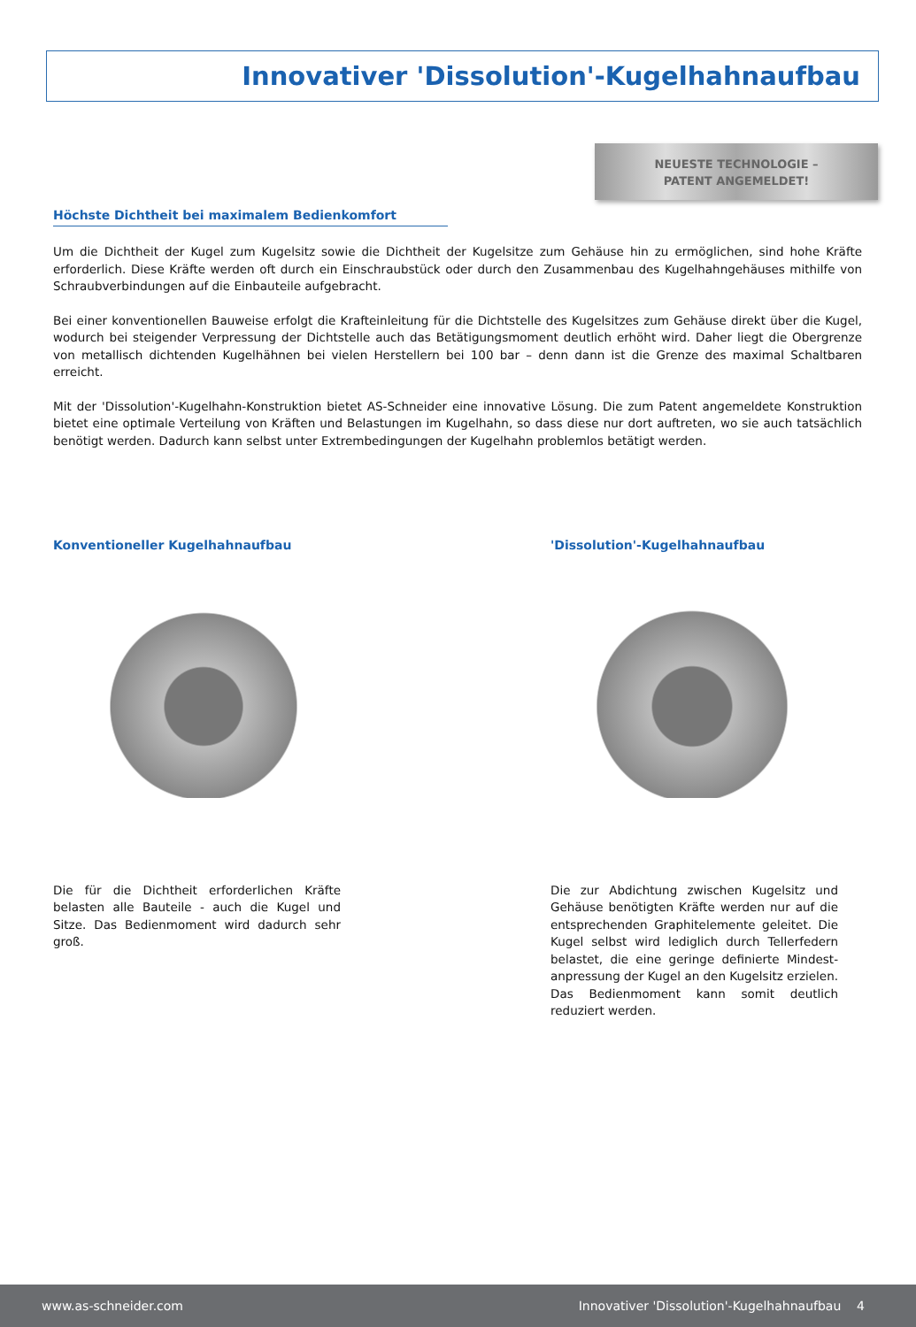Innovativer 'Dissolution'-Kugelhahnaufbau
NEUESTE TECHNOLOGIE –
PATENT ANGEMELDET!
Höchste Dichtheit bei maximalem Bedienkomfort
Um die Dichtheit der Kugel zum Kugelsitz sowie die Dichtheit der Kugelsitze zum Gehäuse hin zu ermöglichen, sind hohe Kräfte erforderlich. Diese Kräfte werden oft durch ein Einschraubstück oder durch den Zusammenbau des Kugelhahngehäuses mithilfe von Schraubverbindungen auf die Einbauteile aufgebracht.
Bei einer konventionellen Bauweise erfolgt die Krafteinleitung für die Dichtstelle des Kugelsitzes zum Gehäuse direkt über die Kugel, wodurch bei steigender Verpressung der Dichtstelle auch das Betätigungsmoment deutlich erhöht wird. Daher liegt die Obergrenze von metallisch dichtenden Kugelhähnen bei vielen Herstellern bei 100 bar – denn dann ist die Grenze des maximal Schaltbaren erreicht.
Mit der 'Dissolution'-Kugelhahn-Konstruktion bietet AS-Schneider eine innovative Lösung. Die zum Patent angemeldete Konstruktion bietet eine optimale Verteilung von Kräften und Belastungen im Kugelhahn, so dass diese nur dort auftreten, wo sie auch tatsächlich benötigt werden. Dadurch kann selbst unter Extrembedingungen der Kugelhahn problemlos betätigt werden.
Konventioneller Kugelhahnaufbau
Die für die Dichtheit erforderlichen Kräfte belasten alle Bauteile - auch die Kugel und Sitze. Das Bedienmoment wird dadurch sehr groß.
'Dissolution'-Kugelhahnaufbau
Die zur Abdichtung zwischen Kugelsitz und Gehäuse benötigten Kräfte werden nur auf die entsprechenden Graphitelemente geleitet. Die Kugel selbst wird lediglich durch Tellerfedern belastet, die eine geringe definierte Mindest-anpressung der Kugel an den Kugelsitz erzielen. Das Bedienmoment kann somit deutlich reduziert werden.
www.as-schneider.com Innovativer 'Dissolution'-Kugelhahnaufbau 4